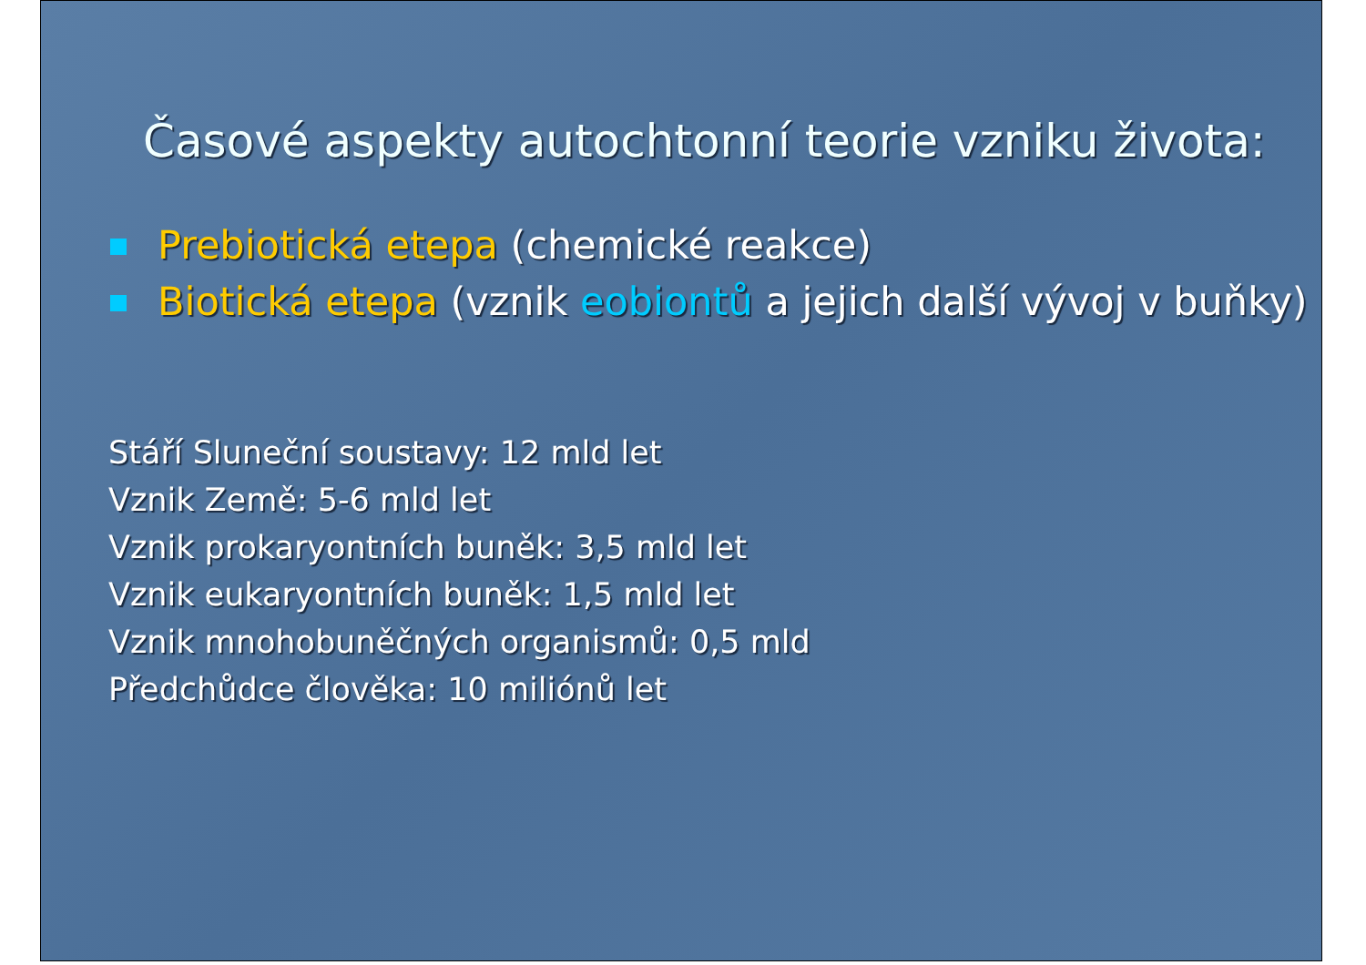Časové aspekty autochtonní teorie vzniku života:
Prebiotická etepa (chemické reakce)
Biotická etepa (vznik eobiontů a jejich další vývoj v buňky)
Stáří Sluneční soustavy: 12 mld let
Vznik Země: 5-6 mld let
Vznik prokaryontních buněk: 3,5 mld let
Vznik eukaryontních buněk: 1,5 mld let
Vznik mnohobuněčných organismů: 0,5 mld
Předchůdce člověka: 10 miliónů let